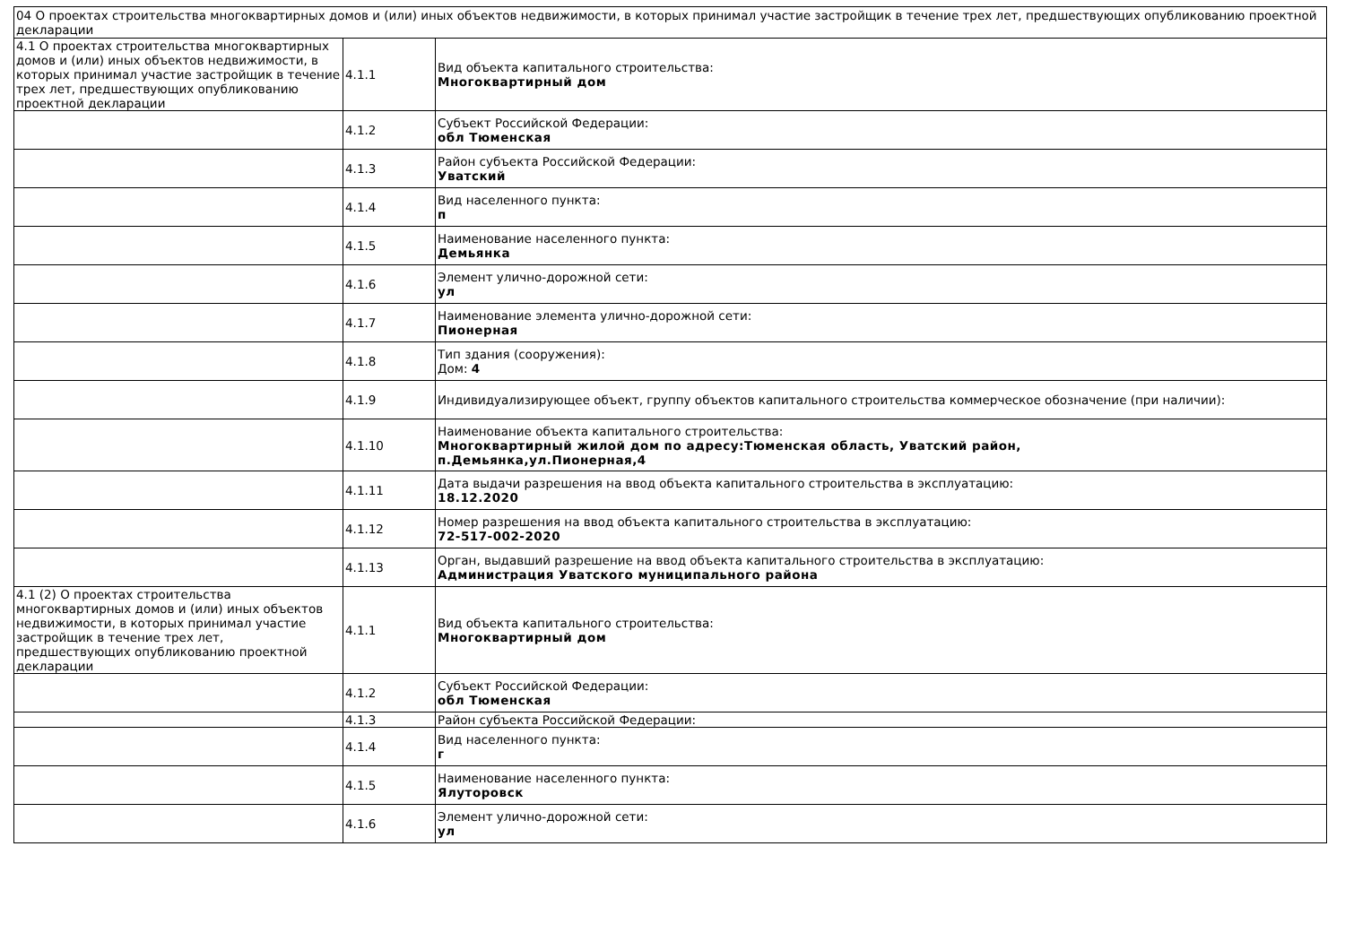| 04 О проектах строительства многоквартирных домов и (или) иных объектов недвижимости, в которых принимал участие застройщик в течение трех лет, предшествующих опубликованию проектной декларации | | |
| 4.1 О проектах строительства многоквартирных домов и (или) иных объектов недвижимости, в которых принимал участие застройщик в течение трех лет, предшествующих опубликованию проектной декларации | 4.1.1 | Вид объекта капитального строительства: Многоквартирный дом |
| | 4.1.2 | Субъект Российской Федерации: обл Тюменская |
| | 4.1.3 | Район субъекта Российской Федерации: Уватский |
| | 4.1.4 | Вид населенного пункта: п |
| | 4.1.5 | Наименование населенного пункта: Демьянка |
| | 4.1.6 | Элемент улично-дорожной сети: ул |
| | 4.1.7 | Наименование элемента улично-дорожной сети: Пионерная |
| | 4.1.8 | Тип здания (сооружения): Дом: 4 |
| | 4.1.9 | Индивидуализирующее объект, группу объектов капитального строительства коммерческое обозначение (при наличии): |
| | 4.1.10 | Наименование объекта капитального строительства: Многоквартирный жилой дом по адресу:Тюменская область, Уватский район, п.Демьянка,ул.Пионерная,4 |
| | 4.1.11 | Дата выдачи разрешения на ввод объекта капитального строительства в эксплуатацию: 18.12.2020 |
| | 4.1.12 | Номер разрешения на ввод объекта капитального строительства в эксплуатацию: 72-517-002-2020 |
| | 4.1.13 | Орган, выдавший разрешение на ввод объекта капитального строительства в эксплуатацию: Администрация Уватского муниципального района |
| 4.1 (2) О проектах строительства многоквартирных домов и (или) иных объектов недвижимости, в которых принимал участие застройщик в течение трех лет, предшествующих опубликованию проектной декларации | 4.1.1 | Вид объекта капитального строительства: Многоквартирный дом |
| | 4.1.2 | Субъект Российской Федерации: обл Тюменская |
| | 4.1.3 | Район субъекта Российской Федерации: |
| | 4.1.4 | Вид населенного пункта: г |
| | 4.1.5 | Наименование населенного пункта: Ялуторовск |
| | 4.1.6 | Элемент улично-дорожной сети: ул |